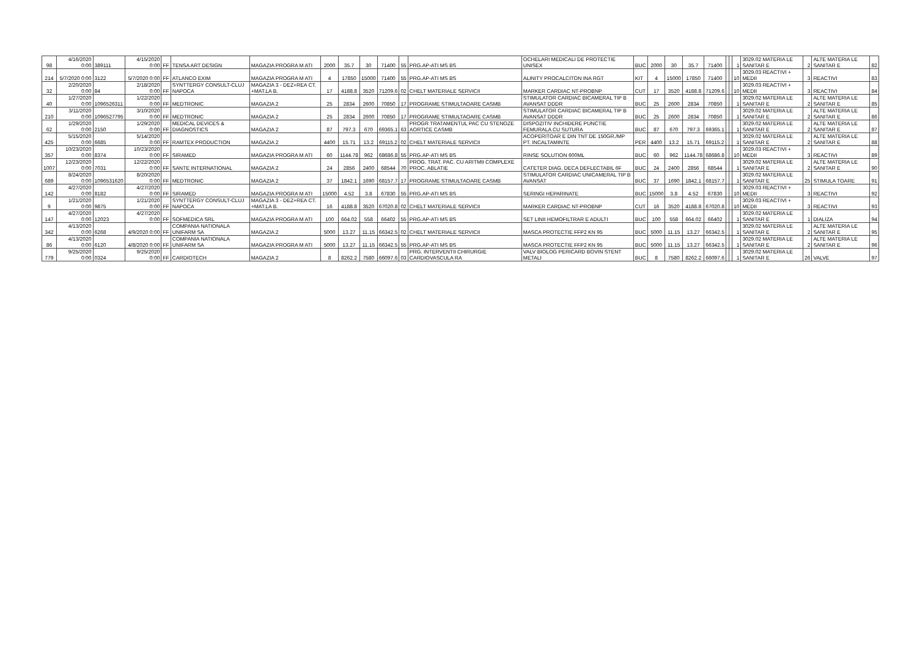| 98 | 4/16/2020 0:00 | 389111 | 4/15/2020 0:00 | FF | TENSA ART DESIGN | MAGAZIA PROGRA M ATI | 2000 | 35.7 | 30 | 71400 | 55 | PRG.AP-ATI MS BS | OCHELARI MEDICALI DE PROTECTIE UNISEX | BUC | 2000 | 30 | 35.7 | 71400 | | | 1 | 3029.02 MATERIA LE SANITAR E | 2 | ALTE MATERIA LE SANITAR E | 82 |
| 214 | 5/7/2020 0:00 | 3122 | 5/7/2020 0:00 | FF | ATLANCO EXIM | MAGAZIA PROGRA M ATI | 4 | 17850 | 15000 | 71400 | 55 | PRG.AP-ATI MS BS | ALINITY PROCALCITON INA RGT | KIT | 4 | 15000 | 17850 | 71400 | | | 10 | 3029.03 REACTIVI + MEDII | 3 | REACTIVI | 83 |
| 32 | 2/20/2020 0:00 | 84 | 2/18/2020 0:00 | FF | SYNTTERGY CONSULT-CLUJ NAPOCA | MAGAZIA 3 - DEZ+REA CT. +MAT.LA B. | 17 | 4188.8 | 3520 | 71209.6 | 02 | CHELT MATERIALE SERVICII | MARKER CARDIAC NT-PROBNP | CUT | 17 | 3520 | 4188.8 | 71209.6 | | | 10 | 3029.03 REACTIVI + MEDII | 3 | REACTIVI | 84 |
| 40 | 1/27/2020 0:00 | 1096526311 | 1/22/2020 0:00 | FF | MEDTRONIC | MAGAZIA 2 | 25 | 2834 | 2600 | 70850 | 17 | PROGRAME STIMULTAOARE CASMB | STIMULATOR CARDIAC BICAMERAL TIP B AVANSAT DDDR | BUC | 25 | 2600 | 2834 | 70850 | | | 1 | 3029.02 MATERIA LE SANITAR E | 2 | ALTE MATERIA LE SANITAR E | 85 |
| 210 | 3/11/2020 0:00 | 1096527795 | 3/10/2020 0:00 | FF | MEDTRONIC | MAGAZIA 2 | 25 | 2834 | 2600 | 70850 | 17 | PROGRAME STIMULTAOARE CASMB | STIMULATOR CARDIAC BICAMERAL TIP B AVANSAT DDDR | BUC | 25 | 2600 | 2834 | 70850 | | | 1 | 3029.02 MATERIA LE SANITAR E | 2 | ALTE MATERIA LE SANITAR E | 86 |
| 62 | 1/29/2020 0:00 | 2150 | 1/29/2020 0:00 | FF | MEDICAL DEVICES & DIAGNOSTICS | MAGAZIA 2 | 87 | 797.3 | 670 | 69365.1 | 63 | PROGR TRATAMENTUL PAC CU STENOZE AORTICE CASMB | DISPOZITIV INCHIDERE PUNCTIE FEMURALA CU SUTURA | BUC | 87 | 670 | 797.3 | 69365.1 | | | 1 | 3029.02 MATERIA LE SANITAR E | 2 | ALTE MATERIA LE SANITAR E | 87 |
| 425 | 5/15/2020 0:00 | 6685 | 5/14/2020 0:00 | FF | RAMTEX PRODUCTION | MAGAZIA 2 | 4400 | 15.71 | 13.2 | 69115.2 | 02 | CHELT MATERIALE SERVICII | ACOPERITOAR E DIN TNT DE 150GR./MP PT. INCALTAMINTE | PER | 4400 | 13.2 | 15.71 | 69115.2 | | | 1 | 3029.02 MATERIA LE SANITAR E | 2 | ALTE MATERIA LE SANITAR E | 88 |
| 357 | 10/23/2020 0:00 | 8374 | 10/23/2020 0:00 | FF | SIRAMED | MAGAZIA PROGRA M ATI | 60 | 1144.78 | 962 | 68686.8 | 55 | PRG.AP-ATI MS BS | RINSE SOLUTION 600ML | BUC | 60 | 962 | 1144.78 | 68686.8 | | | 10 | 3029.03 REACTIVI + MEDII | 3 | REACTIVI | 89 |
| 1007 | 12/23/2020 0:00 | 7031 | 12/22/2020 0:00 | FF | SANTE INTERNATIONAL | MAGAZIA 2 | 24 | 2856 | 2400 | 68544 | 70 | PROG. TRAT. PAC. CU ARITMII COMPLEXE PROC. ABLATIE | CATETER DIAG. DECA DEFLECTABIL 6F | BUC | 24 | 2400 | 2856 | 68544 | | | 1 | 3029.02 MATERIA LE SANITAR E | 2 | ALTE MATERIA LE SANITAR E | 90 |
| 689 | 8/24/2020 0:00 | 1096531620 | 8/20/2020 0:00 | FF | MEDTRONIC | MAGAZIA 2 | 37 | 1842.1 | 1690 | 68157.7 | 17 | PROGRAME STIMULTAOARE CASMB | STIMULATOR CARDIAC UNICAMERAL TIP B AVANSAT | BUC | 37 | 1690 | 1842.1 | 68157.7 | | | 1 | 3029.02 MATERIA LE SANITAR E | 25 | STIMULA TOARE | 91 |
| 142 | 4/27/2020 0:00 | 8182 | 4/27/2020 0:00 | FF | SIRAMED | MAGAZIA PROGRA M ATI | 15000 | 4.52 | 3.8 | 67830 | 55 | PRG.AP-ATI MS BS | SERINGI HEPARINATE | BUC | 15000 | 3.8 | 4.52 | 67830 | | | 10 | 3029.03 REACTIVI + MEDII | 3 | REACTIVI | 92 |
| 9 | 1/21/2020 0:00 | 9875 | 1/21/2020 0:00 | FF | SYNTTERGY CONSULT-CLUJ NAPOCA | MAGAZIA 3 - DEZ+REA CT. +MAT.LA B. | 16 | 4188.8 | 3520 | 67020.8 | 02 | CHELT MATERIALE SERVICII | MARKER CARDIAC NT-PROBNP | CUT | 16 | 3520 | 4188.8 | 67020.8 | | | 10 | 3029.03 REACTIVI + MEDII | 3 | REACTIVI | 93 |
| 147 | 4/27/2020 0:00 | 12023 | 4/27/2020 0:00 | FF | SOFMEDICA SRL | MAGAZIA PROGRA M ATI | 100 | 664.02 | 558 | 66402 | 55 | PRG.AP-ATI MS BS | SET LINII HEMOFILTRAR E ADULTI | BUC | 100 | 558 | 664.02 | 66402 | | | 1 | 3029.02 MATERIA LE SANITAR E | 1 | DIALIZA | 94 |
| 342 | 4/13/2020 0:00 | 6268 | 4/9/2020 0:00 | FF | COMPANIA NATIONALA UNIFARM SA | MAGAZIA 2 | 5000 | 13.27 | 11.15 | 66342.5 | 02 | CHELT MATERIALE SERVICII | MASCA PROTECTIE FFP2 KN 95 | BUC | 5000 | 11.15 | 13.27 | 66342.5 | | | 1 | 3029.02 MATERIA LE SANITAR E | 2 | ALTE MATERIA LE SANITAR E | 95 |
| 86 | 4/13/2020 0:00 | 6120 | 4/8/2020 0:00 | FF | COMPANIA NATIONALA UNIFARM SA | MAGAZIA PROGRA M ATI | 5000 | 13.27 | 11.15 | 66342.5 | 55 | PRG.AP-ATI MS BS | MASCA PROTECTIE FFP2 KN 95 | BUC | 5000 | 11.15 | 13.27 | 66342.5 | | | 1 | 3029.02 MATERIA LE SANITAR E | 2 | ALTE MATERIA LE SANITAR E | 96 |
| 779 | 9/25/2020 0:00 | 0324 | 9/25/2020 0:00 | FF | CARDIOTECH | MAGAZIA 2 | 8 | 8262.2 | 7580 | 66097.6 | 03 | PRG. INTERVENTII CHIRURGIE CARDIOVASCULA RA | VALV BIOLOG PERICARD BOVIN STENT METALI | BUC | 8 | 7580 | 8262.2 | 66097.6 | | | 1 | 3029.02 MATERIA LE SANITAR E | 26 | VALVE | 97 |